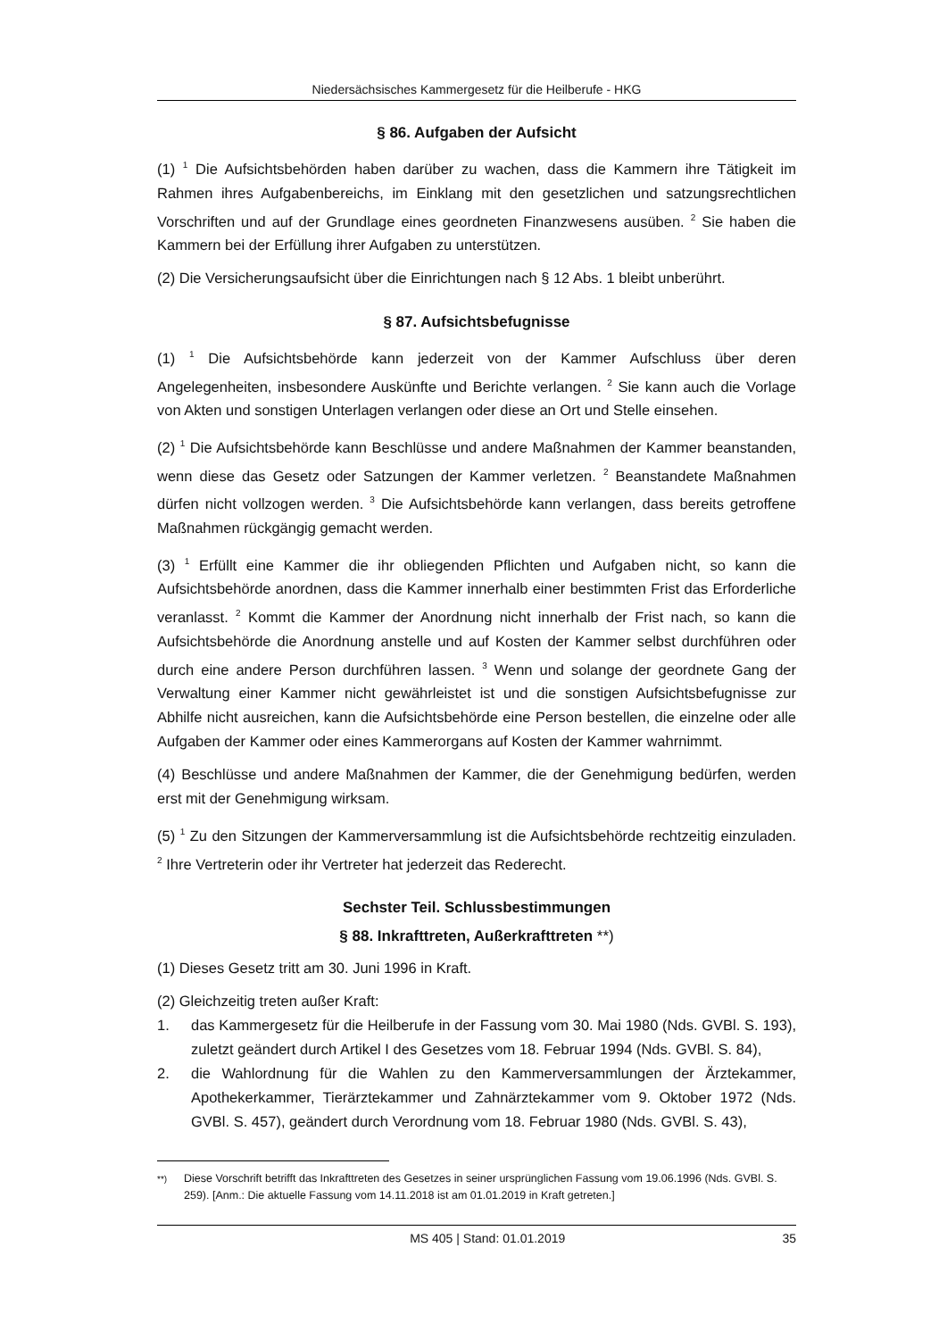Niedersächsisches Kammergesetz für die Heilberufe - HKG
§ 86. Aufgaben der Aufsicht
(1) <sup>1</sup> Die Aufsichtsbehörden haben darüber zu wachen, dass die Kammern ihre Tätigkeit im Rahmen ihres Aufgabenbereichs, im Einklang mit den gesetzlichen und satzungsrechtlichen Vorschriften und auf der Grundlage eines geordneten Finanzwesens ausüben. <sup>2</sup> Sie haben die Kammern bei der Erfüllung ihrer Aufgaben zu unterstützen.
(2) Die Versicherungsaufsicht über die Einrichtungen nach § 12 Abs. 1 bleibt unberührt.
§ 87. Aufsichtsbefugnisse
(1) <sup>1</sup> Die Aufsichtsbehörde kann jederzeit von der Kammer Aufschluss über deren Angelegenheiten, insbesondere Auskünfte und Berichte verlangen. <sup>2</sup> Sie kann auch die Vorlage von Akten und sonstigen Unterlagen verlangen oder diese an Ort und Stelle einsehen.
(2) <sup>1</sup> Die Aufsichtsbehörde kann Beschlüsse und andere Maßnahmen der Kammer beanstanden, wenn diese das Gesetz oder Satzungen der Kammer verletzen. <sup>2</sup> Beanstandete Maßnahmen dürfen nicht vollzogen werden. <sup>3</sup> Die Aufsichtsbehörde kann verlangen, dass bereits getroffene Maßnahmen rückgängig gemacht werden.
(3) <sup>1</sup> Erfüllt eine Kammer die ihr obliegenden Pflichten und Aufgaben nicht, so kann die Aufsichtsbehörde anordnen, dass die Kammer innerhalb einer bestimmten Frist das Erforderliche veranlasst. <sup>2</sup> Kommt die Kammer der Anordnung nicht innerhalb der Frist nach, so kann die Aufsichtsbehörde die Anordnung anstelle und auf Kosten der Kammer selbst durchführen oder durch eine andere Person durchführen lassen. <sup>3</sup> Wenn und solange der geordnete Gang der Verwaltung einer Kammer nicht gewährleistet ist und die sonstigen Aufsichtsbefugnisse zur Abhilfe nicht ausreichen, kann die Aufsichtsbehörde eine Person bestellen, die einzelne oder alle Aufgaben der Kammer oder eines Kammerorgans auf Kosten der Kammer wahrnimmt.
(4) Beschlüsse und andere Maßnahmen der Kammer, die der Genehmigung bedürfen, werden erst mit der Genehmigung wirksam.
(5) <sup>1</sup> Zu den Sitzungen der Kammerversammlung ist die Aufsichtsbehörde rechtzeitig einzuladen. <sup>2</sup> Ihre Vertreterin oder ihr Vertreter hat jederzeit das Rederecht.
Sechster Teil. Schlussbestimmungen
§ 88. Inkrafttreten, Außerkrafttreten **)
(1) Dieses Gesetz tritt am 30. Juni 1996 in Kraft.
(2) Gleichzeitig treten außer Kraft:
1. das Kammergesetz für die Heilberufe in der Fassung vom 30. Mai 1980 (Nds. GVBl. S. 193), zuletzt geändert durch Artikel I des Gesetzes vom 18. Februar 1994 (Nds. GVBl. S. 84),
2. die Wahlordnung für die Wahlen zu den Kammerversammlungen der Ärztekammer, Apothekerkammer, Tierärztekammer und Zahnärztekammer vom 9. Oktober 1972 (Nds. GVBl. S. 457), geändert durch Verordnung vom 18. Februar 1980 (Nds. GVBl. S. 43),
<sup>**)</sup> Diese Vorschrift betrifft das Inkrafttreten des Gesetzes in seiner ursprünglichen Fassung vom 19.06.1996 (Nds. GVBl. S. 259). [Anm.: Die aktuelle Fassung vom 14.11.2018 ist am 01.01.2019 in Kraft getreten.]
MS 405 | Stand: 01.01.2019 35